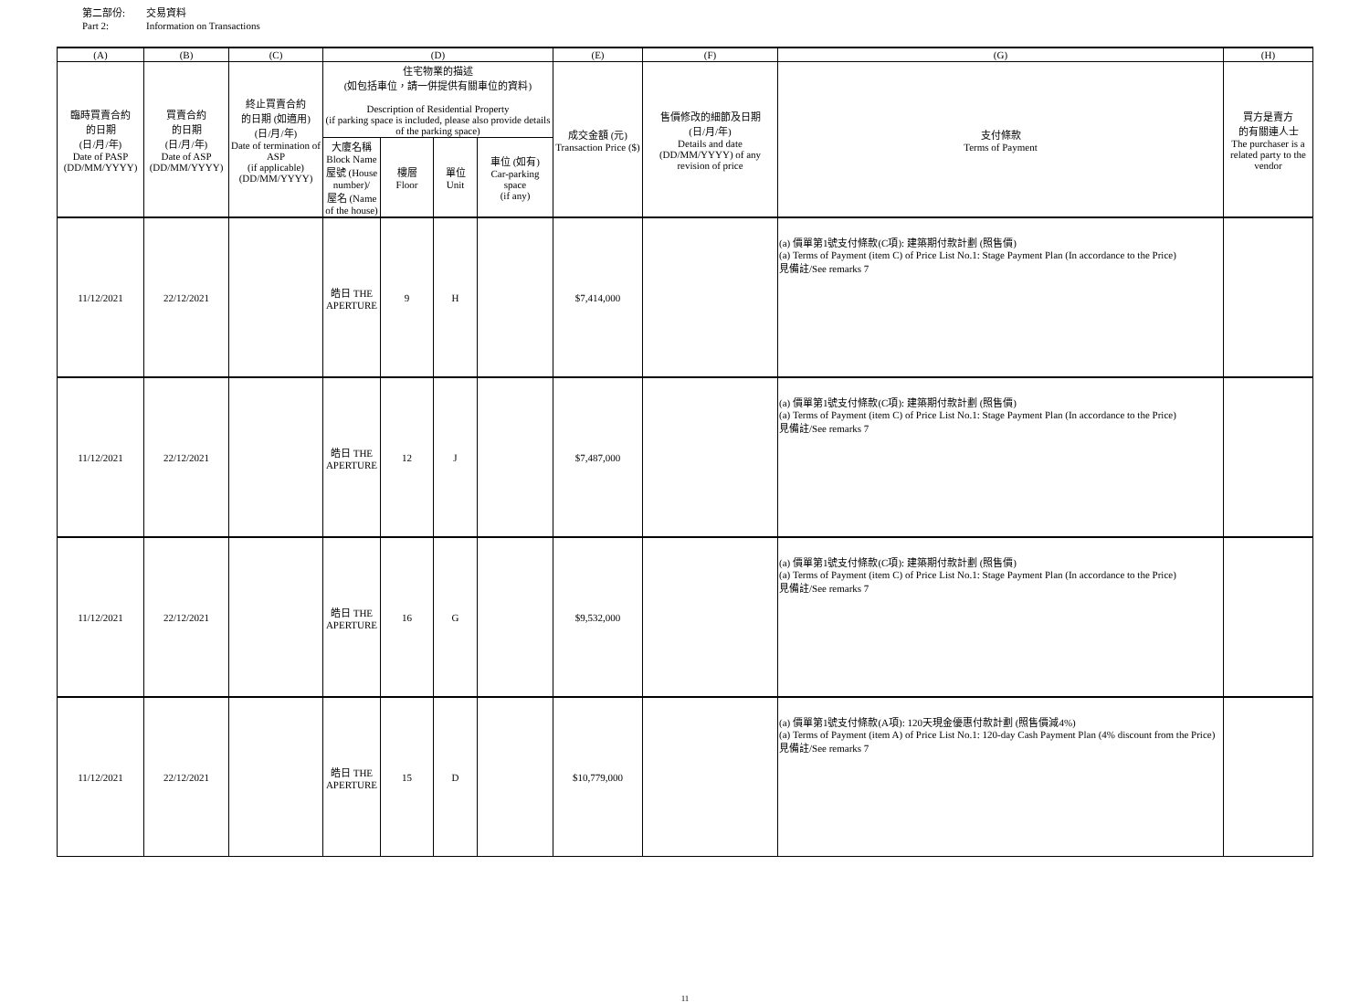第二部份: 交易資料
Part 2: Information on Transactions
| (A) | (B) | (C) | (D) | | | | (E) | (F) | (G) | (H) |
| --- | --- | --- | --- | --- | --- | --- | --- | --- | --- | --- |
| 臨時買賣合約 的日期 (日/月/年) Date of PASP (DD/MM/YYYY) | 買賣合約 的日期 (日/月/年) Date of ASP (DD/MM/YYYY) | 終止買賣合約 的日期 (如適用) (日/月/年) Date of termination of ASP (if applicable) (DD/MM/YYYY) | 住宅物業的描述 (如包括車位，請一併提供有關車位的資料) Description of Residential Property (if parking space is included, please also provide details of the parking space) | | | | 成交金額 (元) Transaction Price ($) | 售價修改的細節及日期 (日/月/年) Details and date (DD/MM/YYYY) of any revision of price | 支付條款 Terms of Payment | 買方是賣方 的有關連人士 The purchaser is a related party to the vendor |
| | | | 大廈名稱 Block Name 屋號 (House number)/ 屋名 (Name of the house) | 樓層 Floor | 單位 Unit | 車位 (如有) Car-parking space (if any) | | | | |
| 11/12/2021 | 22/12/2021 | | 皓日 THE APERTURE | 9 | H | | $7,414,000 | | (a) 價單第1號支付條款(C項): 建築期付款計劃 (照售價) (a) Terms of Payment (item C) of Price List No.1: Stage Payment Plan (In accordance to the Price) 見備註/See remarks 7 | |
| 11/12/2021 | 22/12/2021 | | 皓日 THE APERTURE | 12 | J | | $7,487,000 | | (a) 價單第1號支付條款(C項): 建築期付款計劃 (照售價) (a) Terms of Payment (item C) of Price List No.1: Stage Payment Plan (In accordance to the Price) 見備註/See remarks 7 | |
| 11/12/2021 | 22/12/2021 | | 皓日 THE APERTURE | 16 | G | | $9,532,000 | | (a) 價單第1號支付條款(C項): 建築期付款計劃 (照售價) (a) Terms of Payment (item C) of Price List No.1: Stage Payment Plan (In accordance to the Price) 見備註/See remarks 7 | |
| 11/12/2021 | 22/12/2021 | | 皓日 THE APERTURE | 15 | D | | $10,779,000 | | (a) 價單第1號支付條款(A項): 120天現金優惠付款計劃 (照售價減4%) (a) Terms of Payment (item A) of Price List No.1: 120-day Cash Payment Plan (4% discount from the Price) 見備註/See remarks 7 | |
11